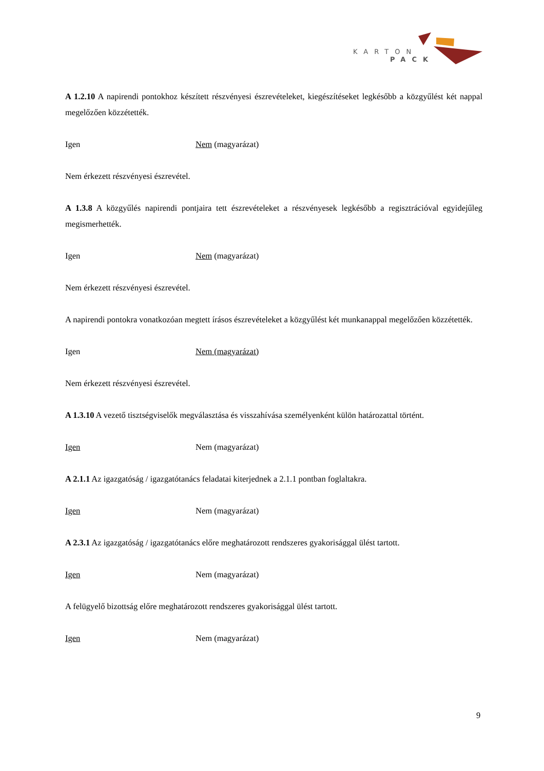KARTON
PACK
A 1.2.10 A napirendi pontokhoz készített részvényesi észrevételeket, kiegészítéseket legkésőbb a közgyűlést két nappal megelőzően közzétették.
Igen Nem (magyarázat)
Nem érkezett részvényesi észrevétel.
A 1.3.8 A közgyűlés napirendi pontjaira tett észrevételeket a részvényesek legkésőbb a regisztrációval egyidejűleg megismerhették.
Igen Nem (magyarázat)
Nem érkezett részvényesi észrevétel.
A napirendi pontokra vonatkozóan megtett írásos észrevételeket a közgyűlést két munkanappal megelőzően közzétették.
Igen Nem (magyarázat)
Nem érkezett részvényesi észrevétel.
A 1.3.10 A vezető tisztségviselők megválasztása és visszahívása személyenként külön határozattal történt.
Igen Nem (magyarázat)
A 2.1.1 Az igazgatóság / igazgatótanács feladatai kiterjednek a 2.1.1 pontban foglaltakra.
Igen Nem (magyarázat)
A 2.3.1 Az igazgatóság / igazgatótanács előre meghatározott rendszeres gyakorisággal ülést tartott.
Igen Nem (magyarázat)
A felügyelő bizottság előre meghatározott rendszeres gyakorisággal ülést tartott.
Igen Nem (magyarázat)
9